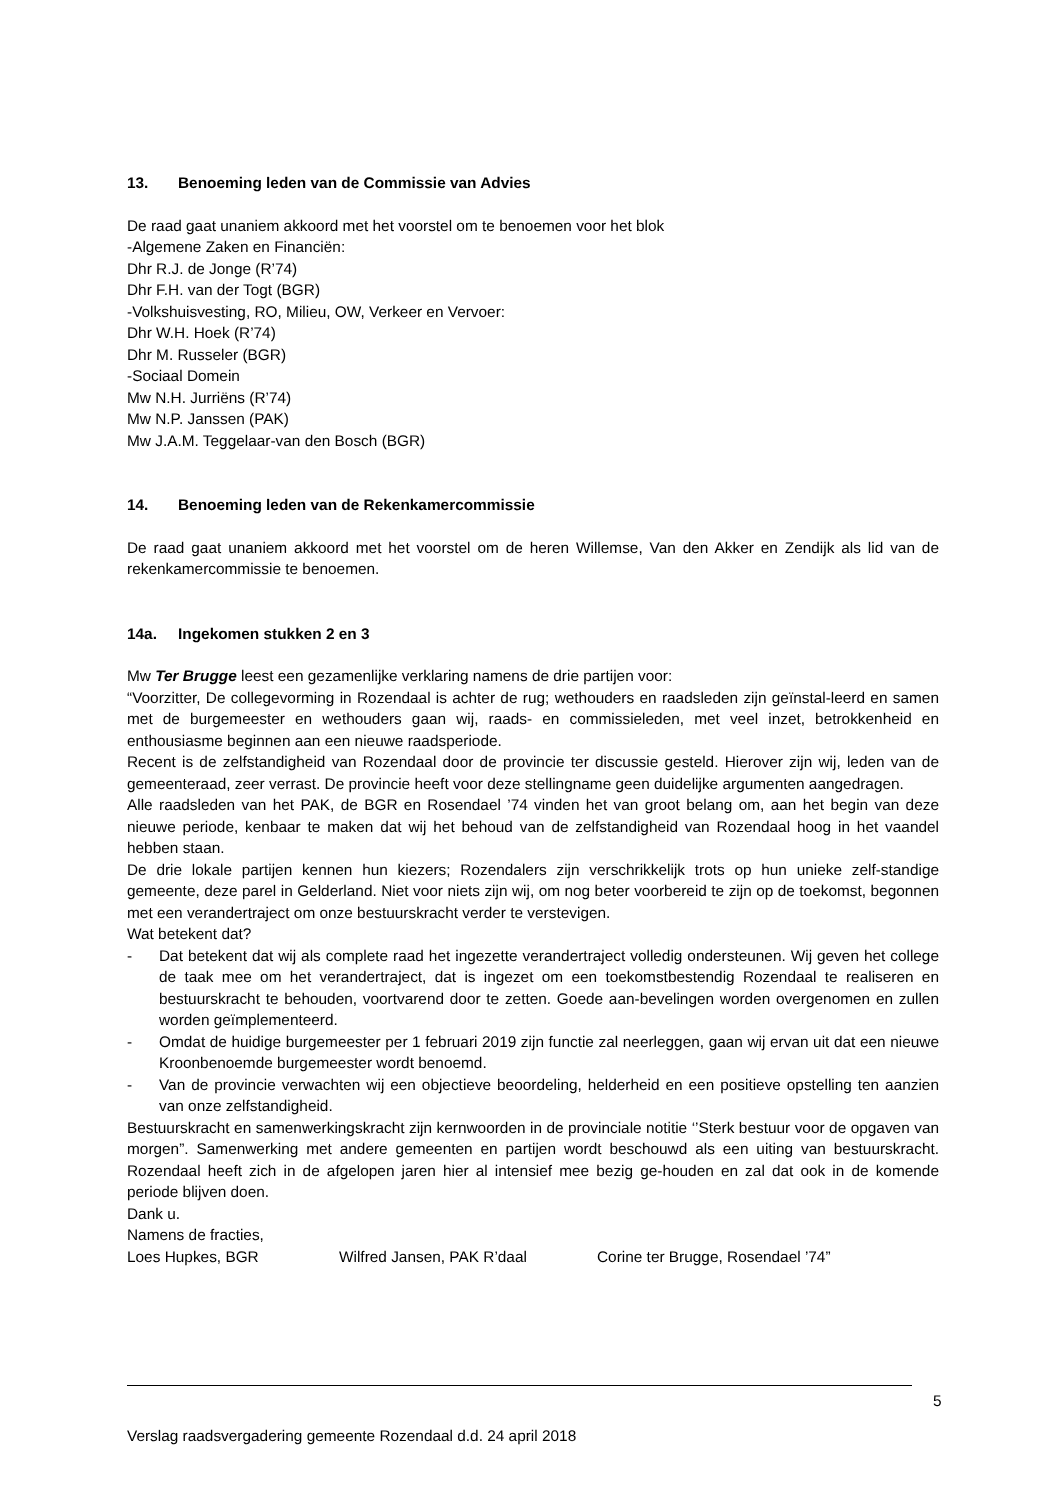13. Benoeming leden van de Commissie van Advies
De raad gaat unaniem akkoord met het voorstel om te benoemen voor het blok
-Algemene Zaken en Financiën:
Dhr R.J. de Jonge (R’74)
Dhr F.H. van der Togt (BGR)
-Volkshuisvesting, RO, Milieu, OW, Verkeer en Vervoer:
Dhr W.H. Hoek (R’74)
Dhr M. Russeler (BGR)
-Sociaal Domein
Mw N.H. Jurriëns (R’74)
Mw N.P. Janssen (PAK)
Mw J.A.M. Teggelaar-van den Bosch (BGR)
14. Benoeming leden van de Rekenkamercommissie
De raad gaat unaniem akkoord met het voorstel om de heren Willemse, Van den Akker en Zendijk als lid van de rekenkamercommissie te benoemen.
14a. Ingekomen stukken 2 en 3
Mw Ter Brugge leest een gezamenlijke verklaring namens de drie partijen voor:
“Voorzitter, De collegevorming in Rozendaal is achter de rug; wethouders en raadsleden zijn geïnstal-leerd en samen met de burgemeester en wethouders gaan wij, raads- en commissieleden, met veel inzet, betrokkenheid en enthousiasme beginnen aan een nieuwe raadsperiode.
Recent is de zelfstandigheid van Rozendaal door de provincie ter discussie gesteld. Hierover zijn wij, leden van de gemeenteraad, zeer verrast. De provincie heeft voor deze stellingname geen duidelijke argumenten aangedragen.
Alle raadsleden van het PAK, de BGR en Rosendael ’74 vinden het van groot belang om, aan het begin van deze nieuwe periode, kenbaar te maken dat wij het behoud van de zelfstandigheid van Rozendaal hoog in het vaandel hebben staan.
De drie lokale partijen kennen hun kiezers; Rozendalers zijn verschrikkelijk trots op hun unieke zelf-standige gemeente, deze parel in Gelderland. Niet voor niets zijn wij, om nog beter voorbereid te zijn op de toekomst, begonnen met een verandertraject om onze bestuurskracht verder te verstevigen.
Wat betekent dat?
- Dat betekent dat wij als complete raad het ingezette verandertraject volledig ondersteunen. Wij geven het college de taak mee om het verandertraject, dat is ingezet om een toekomstbestendig Rozendaal te realiseren en bestuurskracht te behouden, voortvarend door te zetten. Goede aan-bevelingen worden overgenomen en zullen worden geïmplementeerd.
- Omdat de huidige burgemeester per 1 februari 2019 zijn functie zal neerleggen, gaan wij ervan uit dat een nieuwe Kroonbenoemde burgemeester wordt benoemd.
- Van de provincie verwachten wij een objectieve beoordeling, helderheid en een positieve opstelling ten aanzien van onze zelfstandigheid.
Bestuurskracht en samenwerkingskracht zijn kernwoorden in de provinciale notitie ‘’Sterk bestuur voor de opgaven van morgen”. Samenwerking met andere gemeenten en partijen wordt beschouwd als een uiting van bestuurskracht. Rozendaal heeft zich in de afgelopen jaren hier al intensief mee bezig ge-houden en zal dat ook in de komende periode blijven doen.
Dank u.
Namens de fracties,
Loes Hupkes, BGR Wilfred Jansen, PAK R’daal Corine ter Brugge, Rosendael ’74”
5
Verslag raadsvergadering gemeente Rozendaal d.d. 24 april 2018